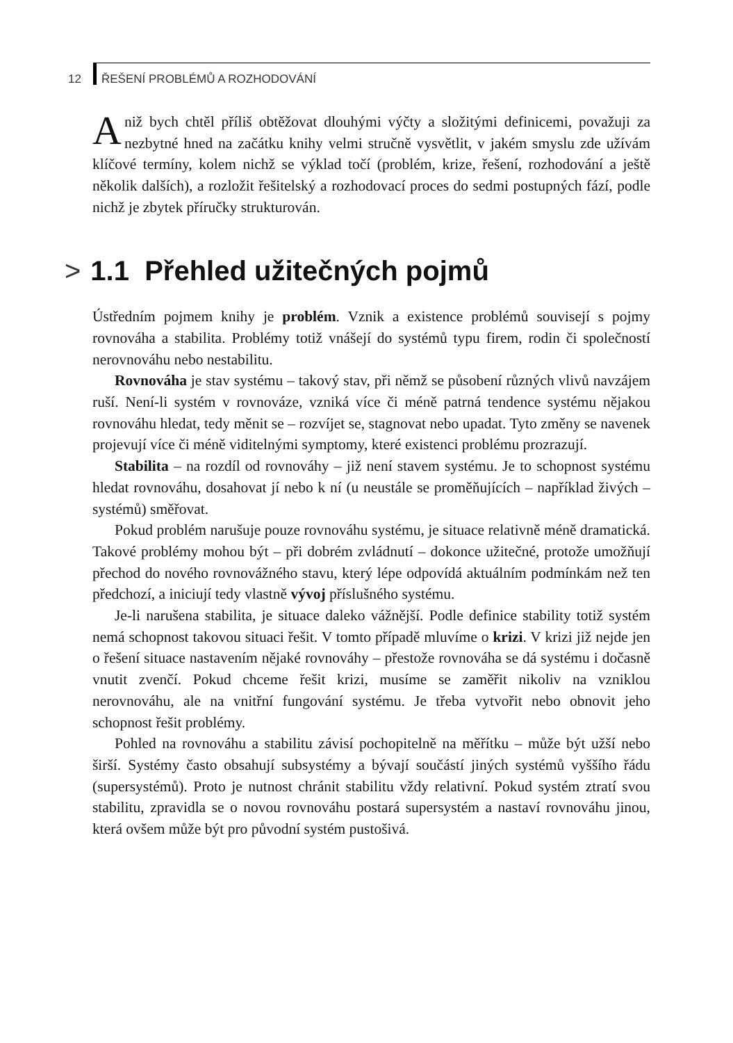12 ŘEŠENÍ PROBLÉMŮ A ROZHODOVÁNÍ
Aniž bych chtěl příliš obtěžovat dlouhými výčty a složitými definicemi, považuji za nezbytné hned na začátku knihy velmi stručně vysvětlit, v jakém smyslu zde užívám klíčové termíny, kolem nichž se výklad točí (problém, krize, řešení, rozhodování a ještě několik dalších), a rozložit řešitelský a rozhodovací proces do sedmi postupných fází, podle nichž je zbytek příručky strukturován.
> 1.1 Přehled užitečných pojmů
Ústředním pojmem knihy je problém. Vznik a existence problémů souvisejí s pojmy rovnováha a stabilita. Problémy totiž vnášejí do systémů typu firem, rodin či společností nerovnováhu nebo nestabilitu.
Rovnováha je stav systému – takový stav, při němž se působení různých vlivů navzájem ruší. Není-li systém v rovnováze, vzniká více či méně patrná tendence systému nějakou rovnováhu hledat, tedy měnit se – rozvíjet se, stagnovat nebo upadat. Tyto změny se navenek projevují více či méně viditelnými symptomy, které existenci problému prozrazují.
Stabilita – na rozdíl od rovnováhy – již není stavem systému. Je to schopnost systému hledat rovnováhu, dosahovat jí nebo k ní (u neustále se proměňujících – například živých – systémů) směřovat.
Pokud problém narušuje pouze rovnováhu systému, je situace relativně méně dramatická. Takové problémy mohou být – při dobrém zvládnutí – dokonce užitečné, protože umožňují přechod do nového rovnovážného stavu, který lépe odpovídá aktuálním podmínkám než ten předchozí, a iniciují tedy vlastně vývoj příslušného systému.
Je-li narušena stabilita, je situace daleko vážnější. Podle definice stability totiž systém nemá schopnost takovou situaci řešit. V tomto případě mluvíme o krizi. V krizi již nejde jen o řešení situace nastavením nějaké rovnováhy – přestože rovnováha se dá systému i dočasně vnutit zvenčí. Pokud chceme řešit krizi, musíme se zaměřit nikoliv na vzniklou nerovnováhu, ale na vnitřní fungování systému. Je třeba vytvořit nebo obnovit jeho schopnost řešit problémy.
Pohled na rovnováhu a stabilitu závisí pochopitelně na měřítku – může být užší nebo širší. Systémy často obsahují subsystémy a bývají součástí jiných systémů vyššího řádu (supersystémů). Proto je nutnost chránit stabilitu vždy relativní. Pokud systém ztratí svou stabilitu, zpravidla se o novou rovnováhu postará supersystém a nastaví rovnováhu jinou, která ovšem může být pro původní systém pustošivá.